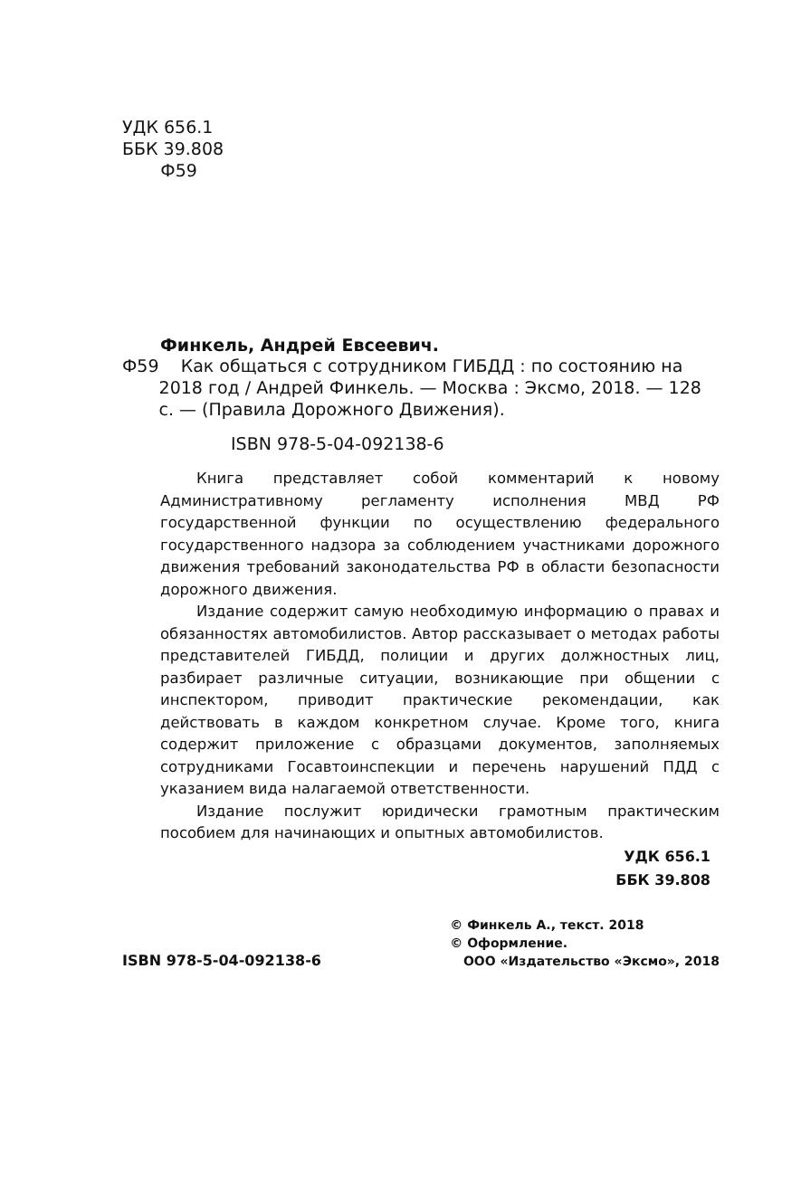УДК 656.1
ББК 39.808
Ф59
Финкель, Андрей Евсеевич.
Ф59 Как общаться с сотрудником ГИБДД : по состоянию на 2018 год / Андрей Финкель. — Москва : Эксмо, 2018. — 128 с. — (Правила Дорожного Движения).
ISBN 978-5-04-092138-6
Книга представляет собой комментарий к новому Административному регламенту исполнения МВД РФ государственной функции по осуществлению федерального государственного надзора за соблюдением участниками дорожного движения требований законодательства РФ в области безопасности дорожного движения.
Издание содержит самую необходимую информацию о правах и обязанностях автомобилистов. Автор рассказывает о методах работы представителей ГИБДД, полиции и других должностных лиц, разбирает различные ситуации, возникающие при общении с инспектором, приводит практические рекомендации, как действовать в каждом конкретном случае. Кроме того, книга содержит приложение с образцами документов, заполняемых сотрудниками Госавтоинспекции и перечень нарушений ПДД с указанием вида налагаемой ответственности.
Издание послужит юридически грамотным практическим пособием для начинающих и опытных автомобилистов.
УДК 656.1
ББК 39.808
ISBN 978-5-04-092138-6 © Финкель А., текст. 2018
© Оформление.
ООО «Издательство «Эксмо», 2018